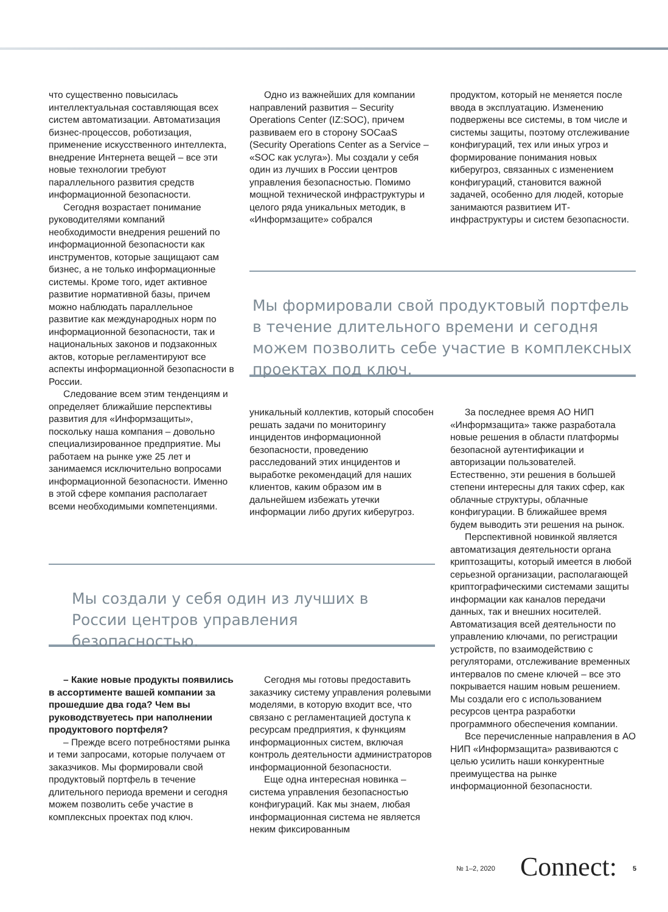что существенно повысилась интеллектуальная составляющая всех систем автоматизации. Автоматизация бизнес-процессов, роботизация, применение искусственного интеллекта, внедрение Интернета вещей – все эти новые технологии требуют параллельного развития средств информационной безопасности.
Сегодня возрастает понимание руководителями компаний необходимости внедрения решений по информационной безопасности как инструментов, которые защищают сам бизнес, а не только информационные системы. Кроме того, идет активное развитие нормативной базы, причем можно наблюдать параллельное развитие как международных норм по информационной безопасности, так и национальных законов и подзаконных актов, которые регламентируют все аспекты информационной безопасности в России.
Следование всем этим тенденциям и определяет ближайшие перспективы развития для «Информзащиты», поскольку наша компания – довольно специализированное предприятие. Мы работаем на рынке уже 25 лет и занимаемся исключительно вопросами информационной безопасности. Именно в этой сфере компания располагает всеми необходимыми компетенциями.
Одно из важнейших для компании направлений развития – Security Operations Center (IZ:SOC), причем развиваем его в сторону SOCaaS (Security Operations Center as a Service – «SOC как услуга»). Мы создали у себя один из лучших в России центров управления безопасностью. Помимо мощной технической инфраструктуры и целого ряда уникальных методик, в «Информзащите» собрался
продуктом, который не меняется после ввода в эксплуатацию. Изменению подвержены все системы, в том числе и системы защиты, поэтому отслеживание конфигураций, тех или иных угроз и формирование понимания новых киберугроз, связанных с изменением конфигураций, становится важной задачей, особенно для людей, которые занимаются развитием ИТ-инфраструктуры и систем безопасности.
Мы формировали свой продуктовый портфель в течение длительного времени и сегодня можем позволить себе участие в комплексных проектах под ключ.
уникальный коллектив, который способен решать задачи по мониторингу инцидентов информационной безопасности, проведению расследований этих инцидентов и выработке рекомендаций для наших клиентов, каким образом им в дальнейшем избежать утечки информации либо других киберугроз.
За последнее время АО НИП «Информзащита» также разработала новые решения в области платформы безопасной аутентификации и авторизации пользователей. Естественно, эти решения в большей степени интересны для таких сфер, как облачные структуры, облачные конфигурации. В ближайшее время будем выводить эти решения на рынок.
Перспективной новинкой является автоматизация деятельности органа криптозащиты, который имеется в любой серьезной организации, располагающей криптографическими системами защиты информации как каналов передачи данных, так и внешних носителей. Автоматизация всей деятельности по управлению ключами, по регистрации устройств, по взаимодействию с регуляторами, отслеживание временных интервалов по смене ключей – все это покрывается нашим новым решением. Мы создали его с использованием ресурсов центра разработки программного обеспечения компании.
Все перечисленные направления в АО НИП «Информзащита» развиваются с целью усилить наши конкурентные преимущества на рынке информационной безопасности.
Мы создали у себя один из лучших в России центров управления безопасностью.
– Какие новые продукты появились в ассортименте вашей компании за прошедшие два года? Чем вы руководствуетесь при наполнении продуктового портфеля?
– Прежде всего потребностями рынка и теми запросами, которые получаем от заказчиков. Мы формировали свой продуктовый портфель в течение длительного периода времени и сегодня можем позволить себе участие в комплексных проектах под ключ.
Сегодня мы готовы предоставить заказчику систему управления ролевыми моделями, в которую входит все, что связано с регламентацией доступа к ресурсам предприятия, к функциям информационных систем, включая контроль деятельности администраторов информационной безопасности.
Еще одна интересная новинка – система управления безопасностью конфигураций. Как мы знаем, любая информационная система не является неким фиксированным
№ 1–2, 2020 Connect: 5